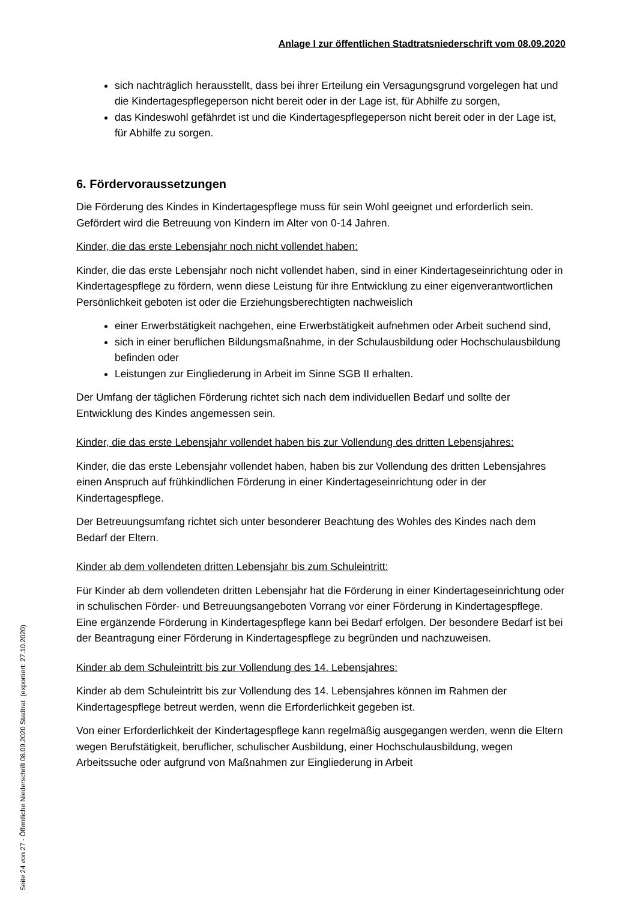Anlage I zur öffentlichen Stadtratsniederschrift vom 08.09.2020
sich nachträglich herausstellt, dass bei ihrer Erteilung ein Versagungsgrund vorgelegen hat und die Kindertagespflegeperson nicht bereit oder in der Lage ist, für Abhilfe zu sorgen,
das Kindeswohl gefährdet ist und die Kindertagespflegeperson nicht bereit oder in der Lage ist, für Abhilfe zu sorgen.
6. Fördervoraussetzungen
Die Förderung des Kindes in Kindertagespflege muss für sein Wohl geeignet und erforderlich sein. Gefördert wird die Betreuung von Kindern im Alter von 0-14 Jahren.
Kinder, die das erste Lebensjahr noch nicht vollendet haben:
Kinder, die das erste Lebensjahr noch nicht vollendet haben, sind in einer Kindertageseinrichtung oder in Kindertagespflege zu fördern, wenn diese Leistung für ihre Entwicklung zu einer eigenverantwortlichen Persönlichkeit geboten ist oder die Erziehungsberechtigten nachweislich
einer Erwerbstätigkeit nachgehen, eine Erwerbstätigkeit aufnehmen oder Arbeit suchend sind,
sich in einer beruflichen Bildungsmaßnahme, in der Schulausbildung oder Hochschulausbildung befinden oder
Leistungen zur Eingliederung in Arbeit im Sinne SGB II erhalten.
Der Umfang der täglichen Förderung richtet sich nach dem individuellen Bedarf und sollte der Entwicklung des Kindes angemessen sein.
Kinder, die das erste Lebensjahr vollendet haben bis zur Vollendung des dritten Lebensjahres:
Kinder, die das erste Lebensjahr vollendet haben, haben bis zur Vollendung des dritten Lebensjahres einen Anspruch auf frühkindlichen Förderung in einer Kindertageseinrichtung oder in der Kindertagespflege.
Der Betreuungsumfang richtet sich unter besonderer Beachtung des Wohles des Kindes nach dem Bedarf der Eltern.
Kinder ab dem vollendeten dritten Lebensjahr bis zum Schuleintritt:
Für Kinder ab dem vollendeten dritten Lebensjahr hat die Förderung in einer Kindertageseinrichtung oder in schulischen Förder- und Betreuungsangeboten Vorrang vor einer Förderung in Kindertagespflege. Eine ergänzende Förderung in Kindertagespflege kann bei Bedarf erfolgen. Der besondere Bedarf ist bei der Beantragung einer Förderung in Kindertagespflege zu begründen und nachzuweisen.
Kinder ab dem Schuleintritt bis zur Vollendung des 14. Lebensjahres:
Kinder ab dem Schuleintritt bis zur Vollendung des 14. Lebensjahres können im Rahmen der Kindertagespflege betreut werden, wenn die Erforderlichkeit gegeben ist.
Von einer Erforderlichkeit der Kindertagespflege kann regelmäßig ausgegangen werden, wenn die Eltern wegen Berufstätigkeit, beruflicher, schulischer Ausbildung, einer Hochschulausbildung, wegen Arbeitssuche oder aufgrund von Maßnahmen zur Eingliederung in Arbeit
Seite 24 von 27 - Öffentliche Niederschrift 08.09.2020 Stadtrat (exportiert: 27.10.2020)